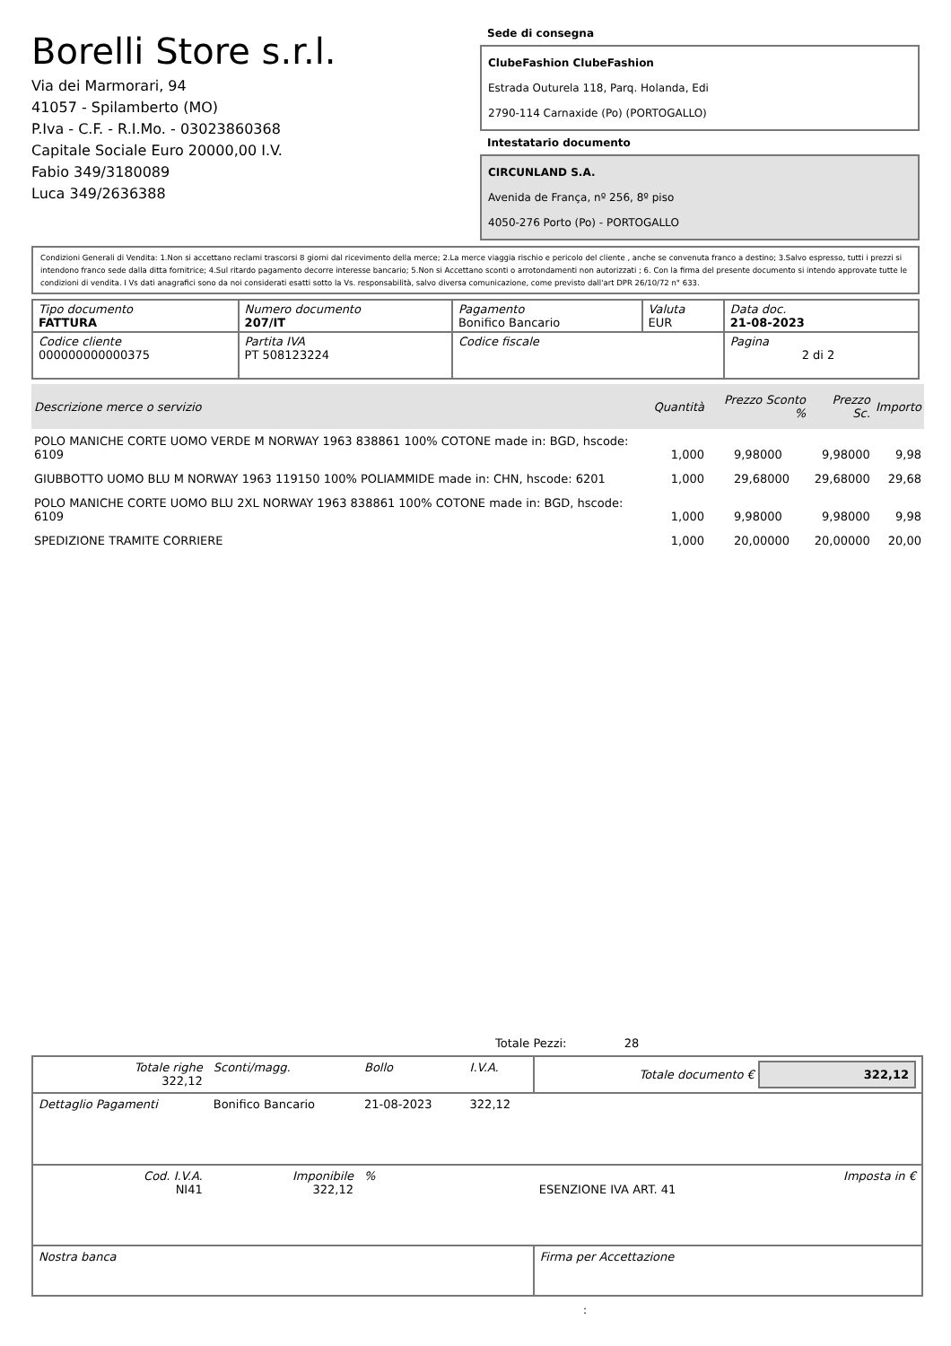Borelli Store s.r.l.
Via dei Marmorari, 94
41057 - Spilamberto (MO)
P.Iva - C.F. - R.I.Mo. - 03023860368
Capitale Sociale Euro 20000,00 I.V.
Fabio 349/3180089
Luca 349/2636388
Sede di consegna
ClubeFashion ClubeFashion
Estrada Outurela 118, Parq. Holanda, Edi
2790-114 Carnaxide (Po) (PORTOGALLO)
Intestatario documento
CIRCUNLAND S.A.
Avenida de França, nº 256, 8º piso
4050-276 Porto (Po) - PORTOGALLO
Condizioni Generali di Vendita: 1.Non si accettano reclami trascorsi 8 giorni dal ricevimento della merce; 2.La merce viaggia rischio e pericolo del cliente , anche se convenuta franco a destino; 3.Salvo espresso, tutti i prezzi si intendono franco sede dalla ditta fornitrice; 4.Sul ritardo pagamento decorre interesse bancario; 5.Non si Accettano sconti o arrotondamenti non autorizzati ; 6. Con la firma del presente documento si intendo approvate tutte le condizioni di vendita. I Vs dati anagrafici sono da noi considerati esatti sotto la Vs. responsabilità, salvo diversa comunicazione, come previsto dall'art DPR 26/10/72 n° 633.
| Tipo documento FATTURA | Numero documento 207/IT | Pagamento Bonifico Bancario | Valuta EUR | Data doc. 21-08-2023 |
| Codice cliente 000000000000375 | Partita IVA PT 508123224 | Codice fiscale | | Pagina 2 di 2 |
| Descrizione merce o servizio | Quantità | Prezzo Sconto % | Prezzo Sc. | Importo |
| --- | --- | --- | --- | --- |
| POLO MANICHE CORTE UOMO VERDE M NORWAY 1963 838861 100% COTONE made in: BGD, hscode: 6109 | 1,000 | 9,98000 | 9,98000 | 9,98 |
| GIUBBOTTO UOMO BLU M NORWAY 1963 119150 100% POLIAMMIDE made in: CHN, hscode: 6201 | 1,000 | 29,68000 | 29,68000 | 29,68 |
| POLO MANICHE CORTE UOMO BLU 2XL NORWAY 1963 838861 100% COTONE made in: BGD, hscode: 6109 | 1,000 | 9,98000 | 9,98000 | 9,98 |
| SPEDIZIONE TRAMITE CORRIERE | 1,000 | 20,00000 | 20,00000 | 20,00 |
Totale Pezzi: 28
| Totale righe 322,12 | Sconti/magg. | Bollo | I.V.A. | Totale documento € 322,12 | |
| Dettaglio Pagamenti | Bonifico Bancario | 21-08-2023 | 322,12 | | |
| Cod. I.V.A. NI41 | Imponibile 322,12 | % | | ESENZIONE IVA ART. 41 | Imposta in € |
| Nostra banca | | | | Firma per Accettazione | |
: